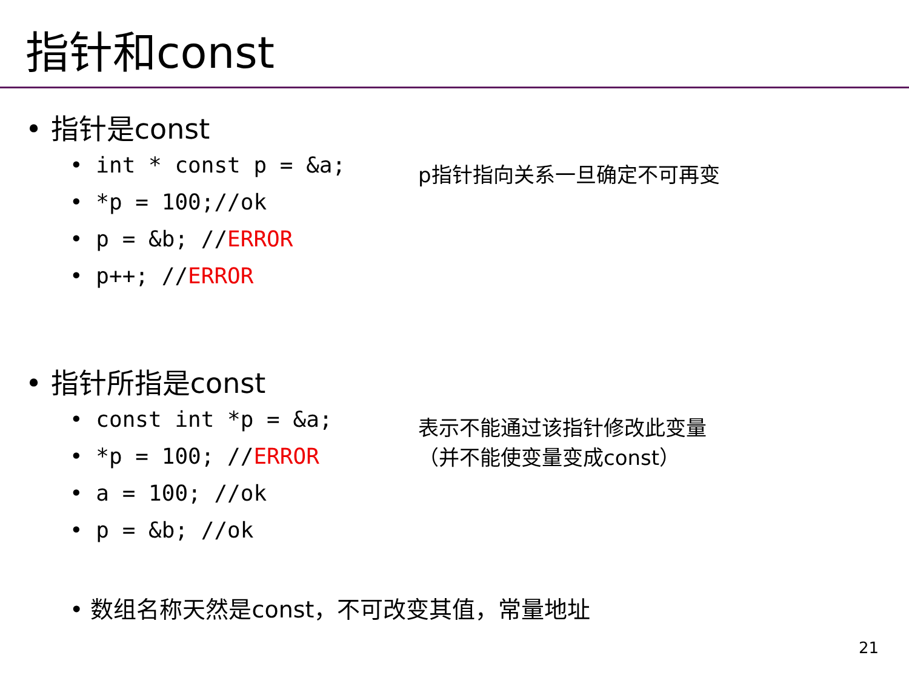指针和const
• 指针是const
• int * const p = &a;
• *p = 100;//ok
• p = &b; //ERROR
• p++; //ERROR
p指针指向关系一旦确定不可再变
• 指针所指是const
• const int *p = &a;
• *p = 100; //ERROR
• a = 100; //ok
• p = &b; //ok
表示不能通过该指针修改此变量
（并不能使变量变成const）
• 数组名称天然是const，不可改变其值，常量地址
21